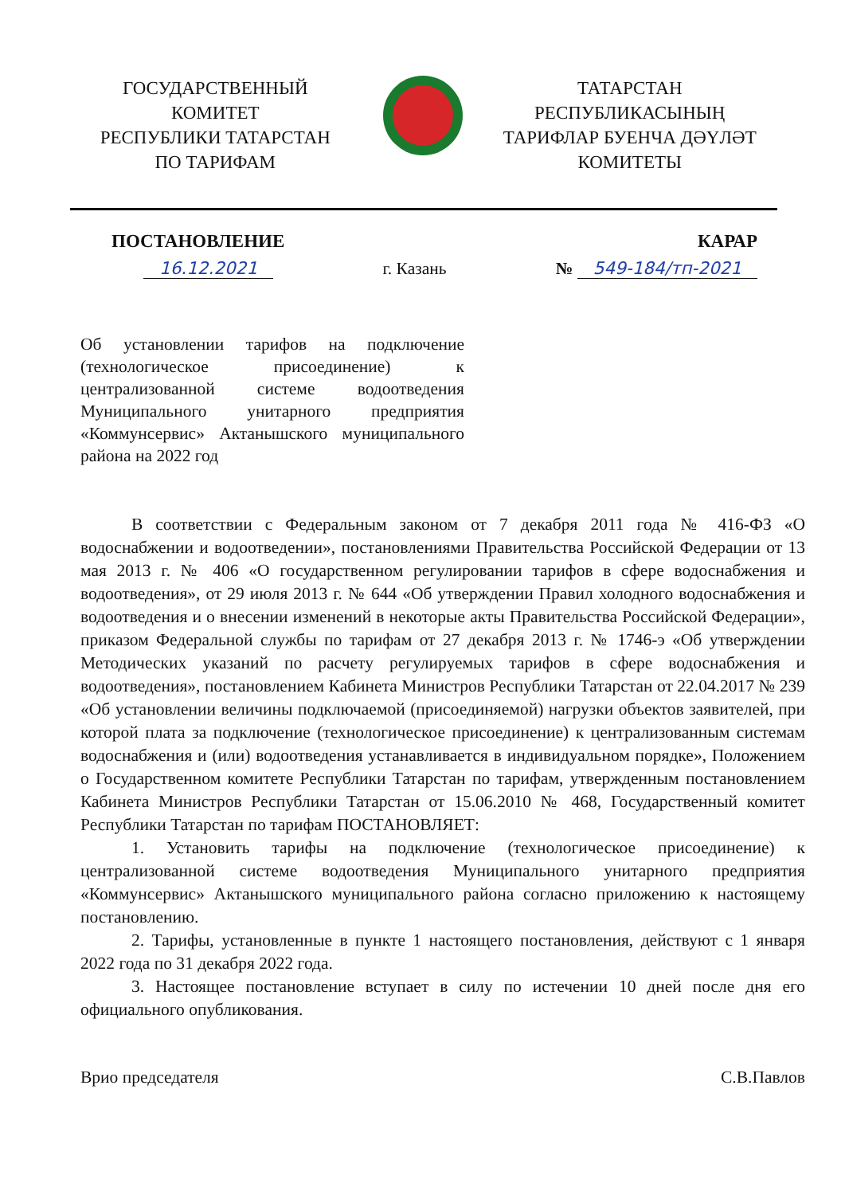ГОСУДАРСТВЕННЫЙ
КОМИТЕТ
РЕСПУБЛИКИ ТАТАРСТАН
ПО ТАРИФАМ
ТАТАРСТАН
РЕСПУБЛИКАСЫНЫҢ
ТАРИФЛАР БУЕНЧА ДӘҮЛӘТ
КОМИТЕТЫ
ПОСТАНОВЛЕНИЕ КАРАР
16.12.2021 г. Казань № 549-184/тп-2021
Об установлении тарифов на подключение (технологическое присоединение) к централизованной системе водоотведения Муниципального унитарного предприятия «Коммунсервис» Актанышского муниципального района на 2022 год
В соответствии с Федеральным законом от 7 декабря 2011 года № 416-ФЗ «О водоснабжении и водоотведении», постановлениями Правительства Российской Федерации от 13 мая 2013 г. № 406 «О государственном регулировании тарифов в сфере водоснабжения и водоотведения», от 29 июля 2013 г. № 644 «Об утверждении Правил холодного водоснабжения и водоотведения и о внесении изменений в некоторые акты Правительства Российской Федерации», приказом Федеральной службы по тарифам от 27 декабря 2013 г. № 1746-э «Об утверждении Методических указаний по расчету регулируемых тарифов в сфере водоснабжения и водоотведения», постановлением Кабинета Министров Республики Татарстан от 22.04.2017 № 239 «Об установлении величины подключаемой (присоединяемой) нагрузки объектов заявителей, при которой плата за подключение (технологическое присоединение) к централизованным системам водоснабжения и (или) водоотведения устанавливается в индивидуальном порядке», Положением о Государственном комитете Республики Татарстан по тарифам, утвержденным постановлением Кабинета Министров Республики Татарстан от 15.06.2010 № 468, Государственный комитет Республики Татарстан по тарифам ПОСТАНОВЛЯЕТ:
1. Установить тарифы на подключение (технологическое присоединение) к централизованной системе водоотведения Муниципального унитарного предприятия «Коммунсервис» Актанышского муниципального района согласно приложению к настоящему постановлению.
2. Тарифы, установленные в пункте 1 настоящего постановления, действуют с 1 января 2022 года по 31 декабря 2022 года.
3. Настоящее постановление вступает в силу по истечении 10 дней после дня его официального опубликования.
Врио председателя С.В.Павлов